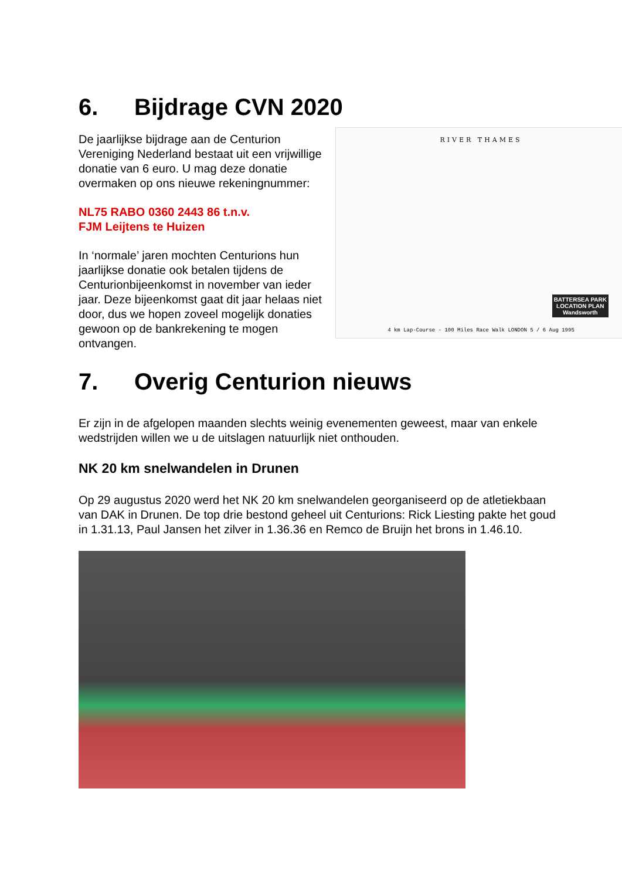6. Bijdrage CVN 2020
RIVER THAMES
BATTERSEA PARK
LOCATION PLAN
Wandsworth
4 km Lap-Course - 100 Miles Race Walk LONDON 5 / 6 Aug 1995
De jaarlijkse bijdrage aan de Centurion Vereniging Nederland bestaat uit een vrijwillige donatie van 6 euro. U mag deze donatie overmaken op ons nieuwe rekeningnummer:
NL75 RABO 0360 2443 86 t.n.v.
FJM Leijtens te Huizen
In ‘normale’ jaren mochten Centurions hun jaarlijkse donatie ook betalen tijdens de Centurionbijeenkomst in november van ieder jaar. Deze bijeenkomst gaat dit jaar helaas niet door, dus we hopen zoveel mogelijk donaties gewoon op de bankrekening te mogen ontvangen.
7. Overig Centurion nieuws
Er zijn in de afgelopen maanden slechts weinig evenementen geweest, maar van enkele wedstrijden willen we u de uitslagen natuurlijk niet onthouden.
NK 20 km snelwandelen in Drunen
Op 29 augustus 2020 werd het NK 20 km snelwandelen georganiseerd op de atletiekbaan van DAK in Drunen. De top drie bestond geheel uit Centurions: Rick Liesting pakte het goud in 1.31.13, Paul Jansen het zilver in 1.36.36 en Remco de Bruijn het brons in 1.46.10.